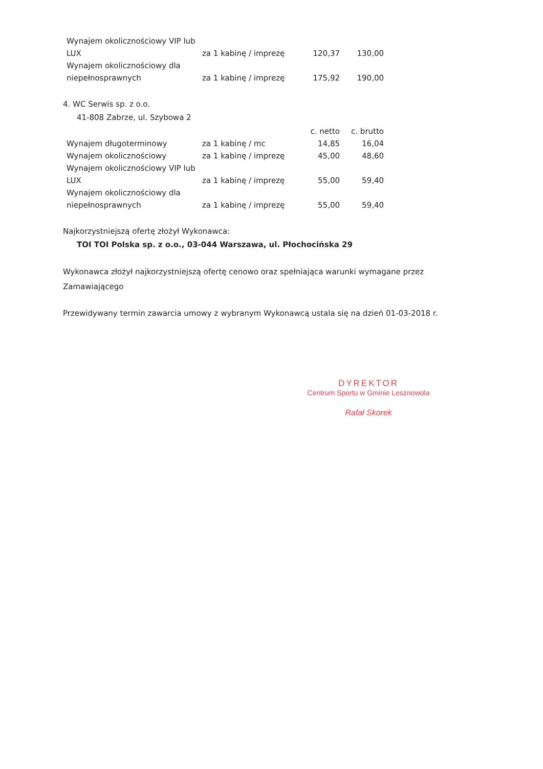| Wynajem okolicznościowy VIP lub LUX | za 1 kabinę / imprezę | 120,37 | 130,00 |
| Wynajem okolicznościowy dla niepełnosprawnych | za 1 kabinę / imprezę | 175,92 | 190,00 |
4. WC Serwis sp. z o.o.
41-808 Zabrze, ul. Szybowa 2
| | | c. netto | c. brutto |
| Wynajem długoterminowy | za 1 kabinę / mc | 14,85 | 16,04 |
| Wynajem okolicznościowy | za 1 kabinę / imprezę | 45,00 | 48,60 |
| Wynajem okolicznościowy VIP lub LUX | za 1 kabinę / imprezę | 55,00 | 59,40 |
| Wynajem okolicznościowy dla niepełnosprawnych | za 1 kabinę / imprezę | 55,00 | 59,40 |
Najkorzystniejszą ofertę złożył Wykonawca:
TOI TOI Polska sp. z o.o., 03-044 Warszawa, ul. Płochocińska 29
Wykonawca złożył najkorzystniejszą ofertę cenowo oraz spełniająca warunki wymagane przez Zamawiającego
Przewidywany termin zawarcia umowy z wybranym Wykonawcą ustala się na dzień 01-03-2018 r.
DYREKTOR
Centrum Sportu w Gminie Lesznowola
Rafał Skorek